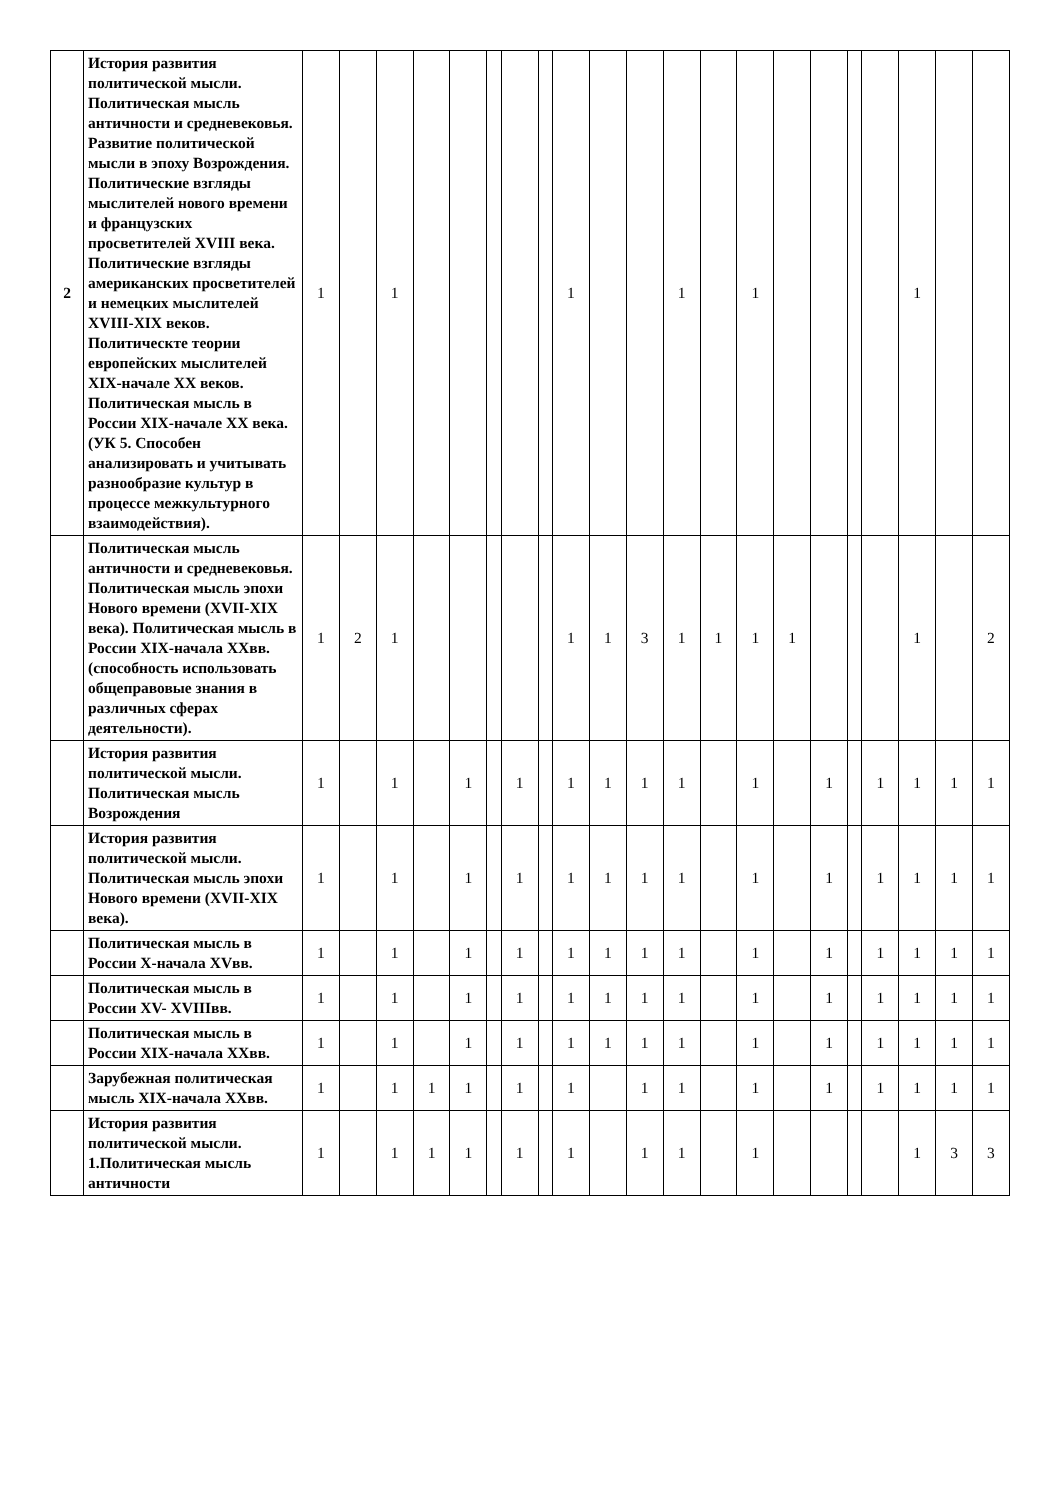| 2 | История развития политической мысли. Политическая мысль античности и средневековья. Развитие политической мысли в эпоху Возрождения. Политические взгляды мыслителей нового времени и французских просветителей XVIII века. Политические взгляды американских просветителей и немецких мыслителей XVIII-XIX веков. Политическте теории европейских мыслителей XIX-начале XX веков. Политическая мысль в России XIX-начале XX века. (УК 5. Способен анализировать и учитывать разнообразие культур в процессе межкультурного взаимодействия). | 1 | | 1 | | | | | | 1 | | | 1 | | 1 | | | | | 1 | | |
| | Политическая мысль античности и средневековья. Политическая мысль эпохи Нового времени (XVII-XIX века). Политическая мысль в России XIX-начала XXвв. (способность использовать общеправовые знания в различных сферах деятельности). | 1 | 2 | 1 | | | | | | 1 | 1 | 3 | 1 | 1 | 1 | 1 | | | | 1 | | 2 |
| | История развития политической мысли. Политическая мысль Возрождения | 1 | | 1 | | 1 | | 1 | | 1 | 1 | 1 | 1 | | 1 | | 1 | | 1 | 1 | 1 | 1 |
| | История развития политической мысли. Политическая мысль эпохи Нового времени (XVII-XIX века). | 1 | | 1 | | 1 | | 1 | | 1 | 1 | 1 | 1 | | 1 | | 1 | | 1 | 1 | 1 | 1 |
| | Политическая мысль в России X-начала XVвв. | 1 | | 1 | | 1 | | 1 | | 1 | 1 | 1 | 1 | | 1 | | 1 | | 1 | 1 | 1 | 1 |
| | Политическая мысль в России XV- XVIIIвв. | 1 | | 1 | | 1 | | 1 | | 1 | 1 | 1 | 1 | | 1 | | 1 | | 1 | 1 | 1 | 1 |
| | Политическая мысль в России XIX-начала XXвв. | 1 | | 1 | | 1 | | 1 | | 1 | 1 | 1 | 1 | | 1 | | 1 | | 1 | 1 | 1 | 1 |
| | Зарубежная политическая мысль XIX-начала XXвв. | 1 | | 1 | 1 | 1 | | 1 | | 1 | | 1 | 1 | | 1 | | 1 | | 1 | 1 | 1 | 1 |
| | История развития политической мысли. 1.Политическая мысль античности | 1 | | 1 | 1 | 1 | | 1 | | 1 | | 1 | 1 | | 1 | | | | | 1 | 3 | 3 |